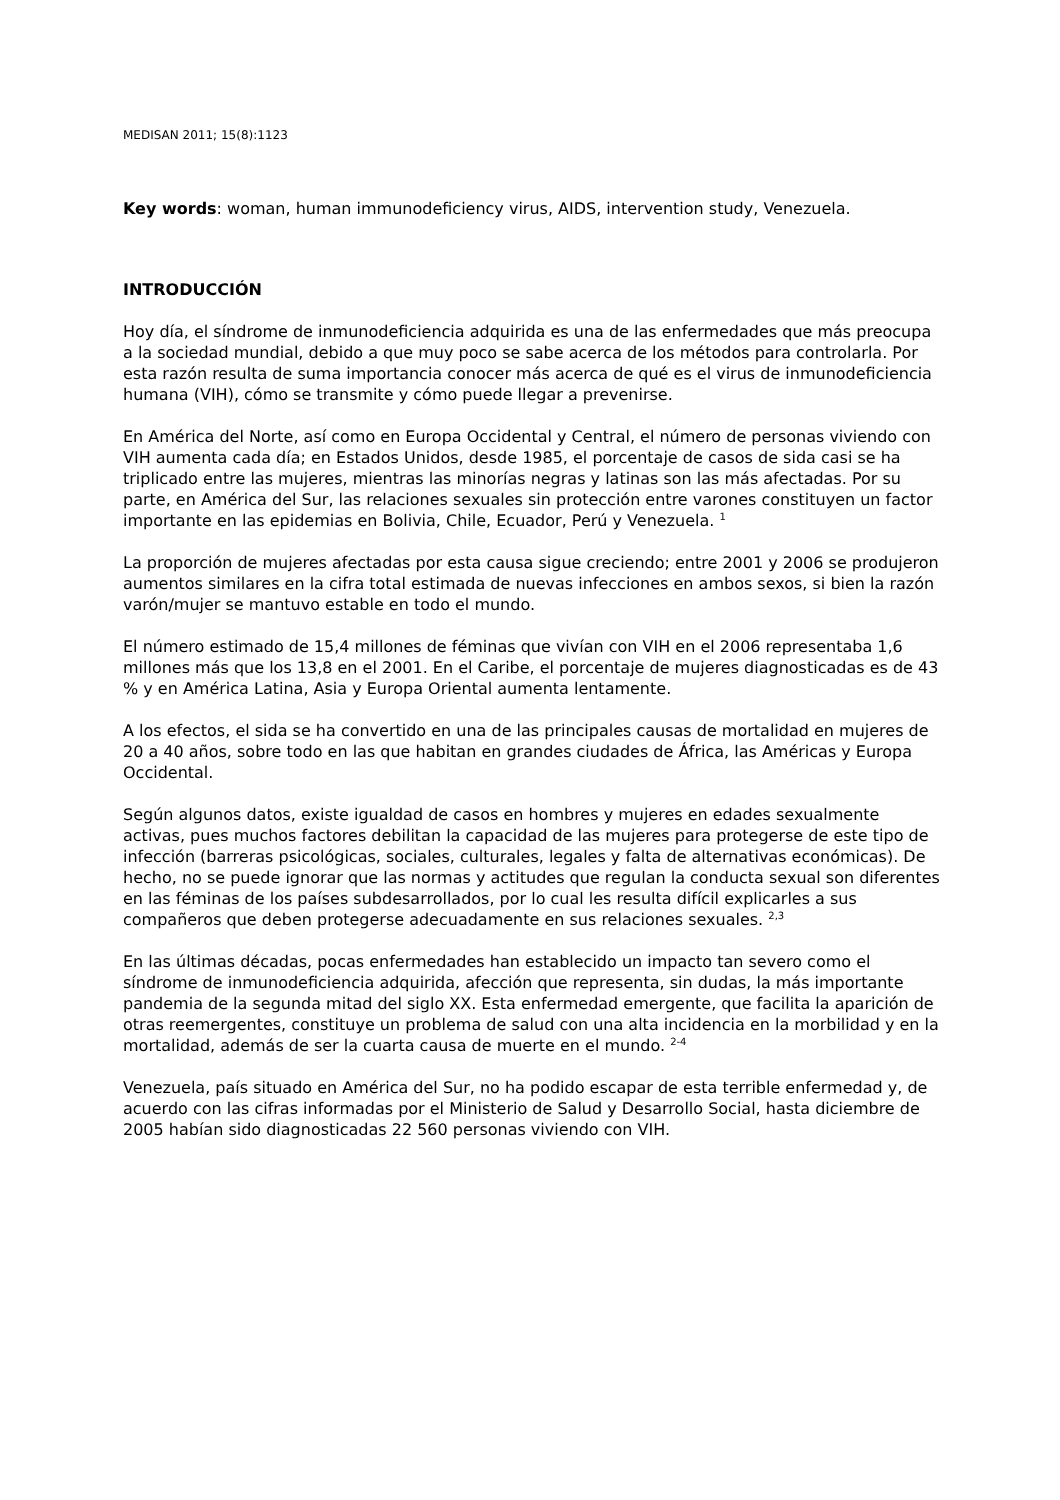MEDISAN 2011; 15(8):1123
Key words: woman, human immunodeficiency virus, AIDS, intervention study, Venezuela.
INTRODUCCIÓN
Hoy día, el síndrome de inmunodeficiencia adquirida es una de las enfermedades que más preocupa a la sociedad mundial, debido a que muy poco se sabe acerca de los métodos para controlarla. Por esta razón resulta de suma importancia conocer más acerca de qué es el virus de inmunodeficiencia humana (VIH), cómo se transmite y cómo puede llegar a prevenirse.
En América del Norte, así como en Europa Occidental y Central, el número de personas viviendo con VIH aumenta cada día; en Estados Unidos, desde 1985, el porcentaje de casos de sida casi se ha triplicado entre las mujeres, mientras las minorías negras y latinas son las más afectadas. Por su parte, en América del Sur, las relaciones sexuales sin protección entre varones constituyen un factor importante en las epidemias en Bolivia, Chile, Ecuador, Perú y Venezuela. <sup>1</sup>
La proporción de mujeres afectadas por esta causa sigue creciendo; entre 2001 y 2006 se produjeron aumentos similares en la cifra total estimada de nuevas infecciones en ambos sexos, si bien la razón varón/mujer se mantuvo estable en todo el mundo.
El número estimado de 15,4 millones de féminas que vivían con VIH en el 2006 representaba 1,6 millones más que los 13,8 en el 2001. En el Caribe, el porcentaje de mujeres diagnosticadas es de 43 % y en América Latina, Asia y Europa Oriental aumenta lentamente.
A los efectos, el sida se ha convertido en una de las principales causas de mortalidad en mujeres de 20 a 40 años, sobre todo en las que habitan en grandes ciudades de África, las Américas y Europa Occidental.
Según algunos datos, existe igualdad de casos en hombres y mujeres en edades sexualmente activas, pues muchos factores debilitan la capacidad de las mujeres para protegerse de este tipo de infección (barreras psicológicas, sociales, culturales, legales y falta de alternativas económicas). De hecho, no se puede ignorar que las normas y actitudes que regulan la conducta sexual son diferentes en las féminas de los países subdesarrollados, por lo cual les resulta difícil explicarles a sus compañeros que deben protegerse adecuadamente en sus relaciones sexuales. <sup>2,3</sup>
En las últimas décadas, pocas enfermedades han establecido un impacto tan severo como el síndrome de inmunodeficiencia adquirida, afección que representa, sin dudas, la más importante pandemia de la segunda mitad del siglo XX. Esta enfermedad emergente, que facilita la aparición de otras reemergentes, constituye un problema de salud con una alta incidencia en la morbilidad y en la mortalidad, además de ser la cuarta causa de muerte en el mundo. <sup>2-4</sup>
Venezuela, país situado en América del Sur, no ha podido escapar de esta terrible enfermedad y, de acuerdo con las cifras informadas por el Ministerio de Salud y Desarrollo Social, hasta diciembre de 2005 habían sido diagnosticadas 22 560 personas viviendo con VIH.